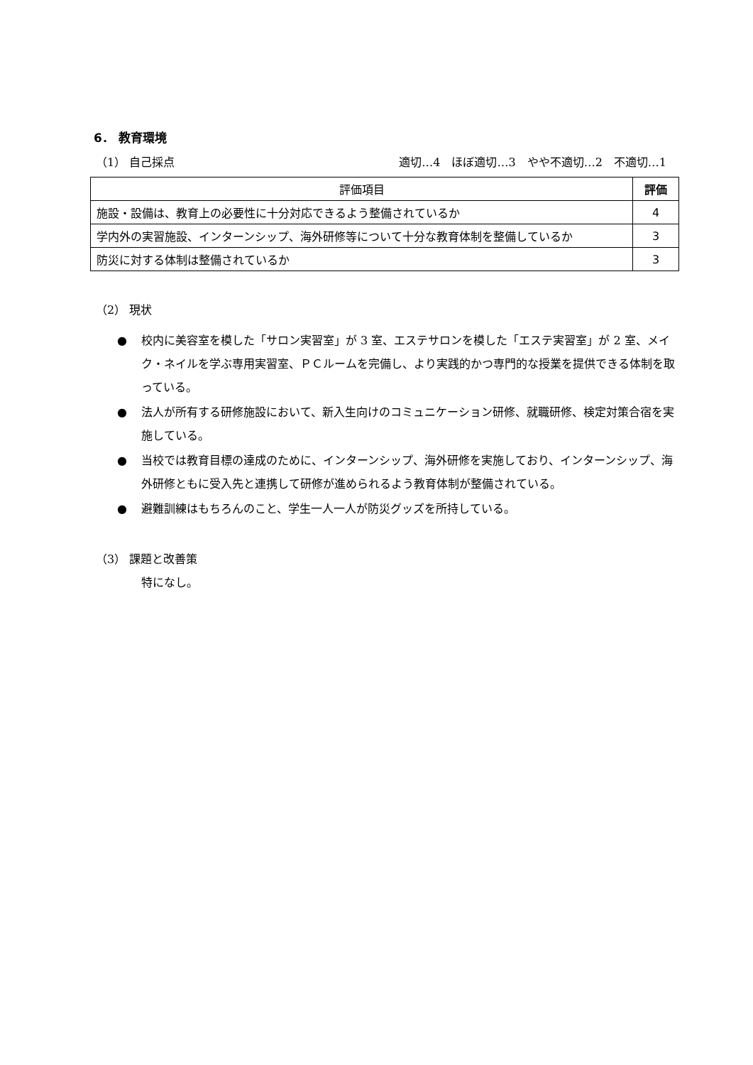6． 教育環境
（1） 自己採点 適切…4　ほぼ適切…3　やや不適切…2　不適切…1
| 評価項目 | 評価 |
| --- | --- |
| 施設・設備は、教育上の必要性に十分対応できるよう整備されているか | 4 |
| 学内外の実習施設、インターンシップ、海外研修等について十分な教育体制を整備しているか | 3 |
| 防災に対する体制は整備されているか | 3 |
（2） 現状
● 校内に美容室を模した「サロン実習室」が 3 室、エステサロンを模した「エステ実習室」が 2 室、メイク・ネイルを学ぶ専用実習室、ＰＣルームを完備し、より実践的かつ専門的な授業を提供できる体制を取っている。
● 法人が所有する研修施設において、新入生向けのコミュニケーション研修、就職研修、検定対策合宿を実施している。
● 当校では教育目標の達成のために、インターンシップ、海外研修を実施しており、インターンシップ、海外研修ともに受入先と連携して研修が進められるよう教育体制が整備されている。
● 避難訓練はもちろんのこと、学生一人一人が防災グッズを所持している。
（3） 課題と改善策
特になし。